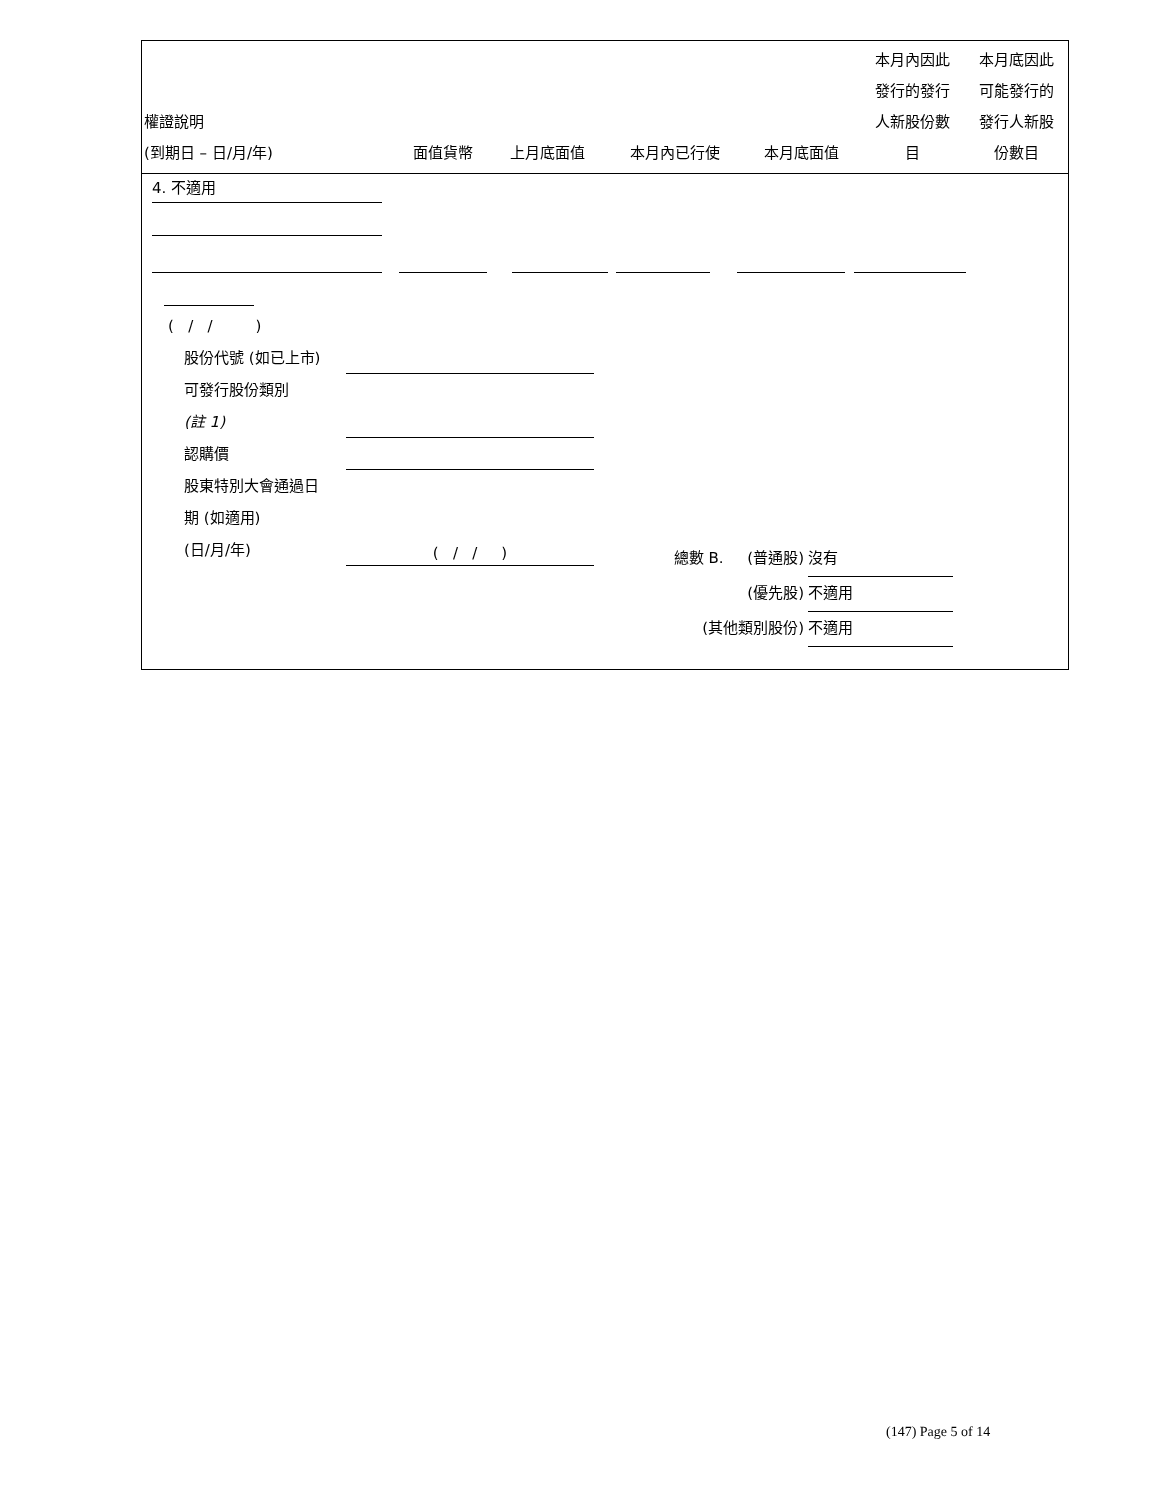| 權證說明 (到期日 – 日/月/年) | 面值貨幣 | 上月底面值 | 本月內已行使 | 本月底面值 | 本月內因此 發行的發行 人新股份數 目 | 本月底因此 可能發行的 發行人新股 份數目 |
| --- | --- | --- | --- | --- | --- | --- |
4. 不適用
( / / )
股份代號 (如已上市)
可發行股份類別
(註 1)
認購價
股東特別大會通過日
期 (如適用)
(日/月/年) ( / / )
總數 B. (普通股) 沒有
(優先股) 不適用
(其他類別股份) 不適用
(147) Page 5 of 14